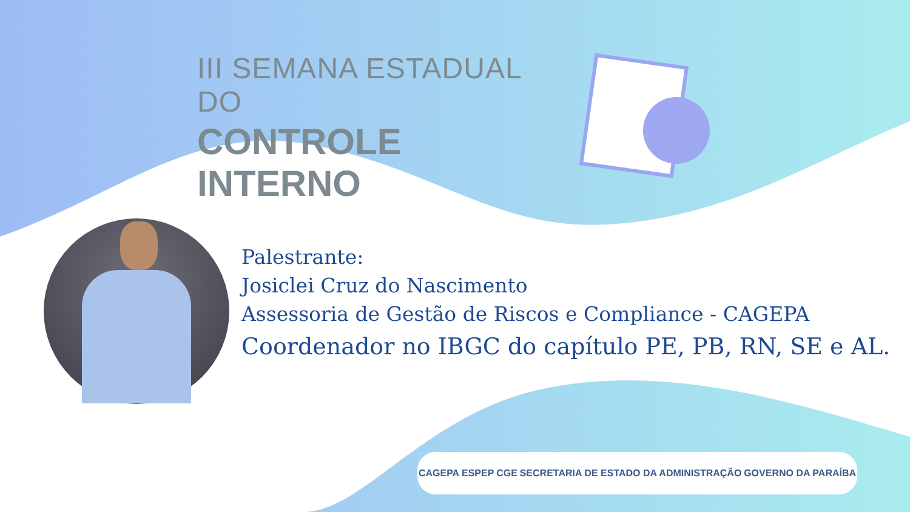III SEMANA ESTADUAL DO
CONTROLE INTERNO
Palestrante:
Josiclei Cruz do Nascimento
Assessoria de Gestão de Riscos e Compliance - CAGEPA
Coordenador no IBGC do capítulo PE, PB, RN, SE e AL.
CAGEPA ESPEP CGE SECRETARIA DE ESTADO DA ADMINISTRAÇÃO GOVERNO DA PARAÍBA